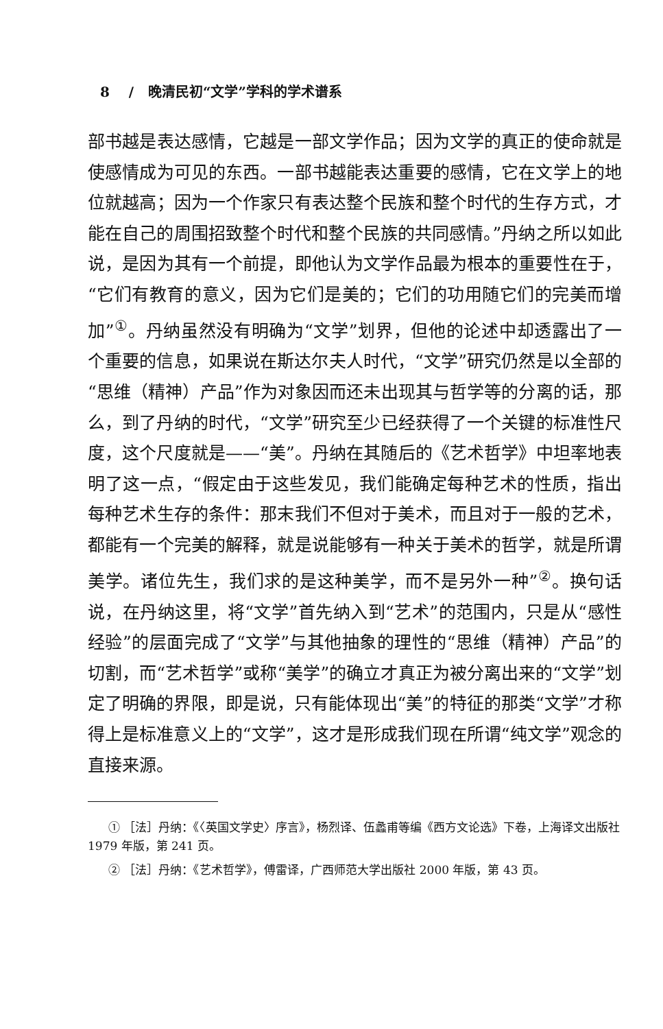8 / 晚清民初“文学”学科的学术谱系
部书越是表达感情，它越是一部文学作品；因为文学的真正的使命就是使感情成为可见的东西。一部书越能表达重要的感情，它在文学上的地位就越高；因为一个作家只有表达整个民族和整个时代的生存方式，才能在自己的周围招致整个时代和整个民族的共同感情。”丹纳之所以如此说，是因为其有一个前提，即他认为文学作品最为根本的重要性在于，“它们有教育的意义，因为它们是美的；它们的功用随它们的完美而增加”<sup>①</sup>。丹纳虽然没有明确为“文学”划界，但他的论述中却透露出了一个重要的信息，如果说在斯达尔夫人时代，“文学”研究仍然是以全部的“思维（精神）产品”作为对象因而还未出现其与哲学等的分离的话，那么，到了丹纳的时代，“文学”研究至少已经获得了一个关键的标准性尺度，这个尺度就是——“美”。丹纳在其随后的《艺术哲学》中坦率地表明了这一点，“假定由于这些发见，我们能确定每种艺术的性质，指出每种艺术生存的条件：那末我们不但对于美术，而且对于一般的艺术，都能有一个完美的解释，就是说能够有一种关于美术的哲学，就是所谓美学。诸位先生，我们求的是这种美学，而不是另外一种”<sup>②</sup>。换句话说，在丹纳这里，将“文学”首先纳入到“艺术”的范围内，只是从“感性经验”的层面完成了“文学”与其他抽象的理性的“思维（精神）产品”的切割，而“艺术哲学”或称“美学”的确立才真正为被分离出来的“文学”划定了明确的界限，即是说，只有能体现出“美”的特征的那类“文学”才称得上是标准意义上的“文学”，这才是形成我们现在所谓“纯文学”观念的直接来源。
① ［法］丹纳：《〈英国文学史〉序言》，杨烈译、伍蠡甫等编《西方文论选》下卷，上海译文出版社 1979 年版，第 241 页。
② ［法］丹纳：《艺术哲学》，傅雷译，广西师范大学出版社 2000 年版，第 43 页。